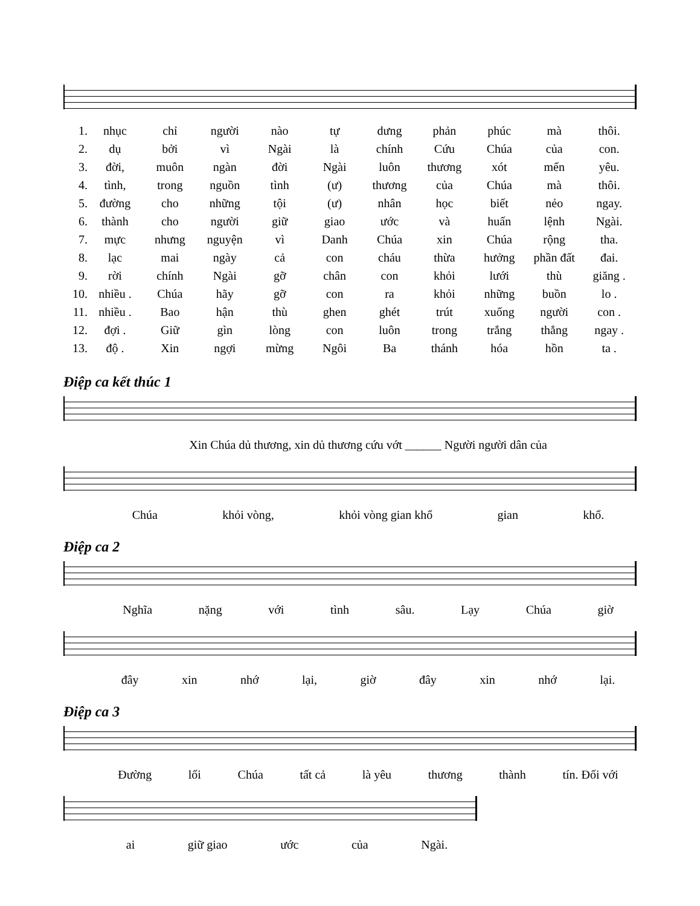1. nhục chỉ người nào tự dưng phản phúc mà thôi.
2. dụ bởi vì Ngài là chính Cứu Chúa của con.
3. đời, muôn ngàn đời Ngài luôn thương xót mến yêu.
4. tình, trong nguồn tình (ư) thương của Chúa mà thôi.
5. đường cho những tội (ư) nhân học biết nẻo ngay.
6. thành cho người giữ giao ước và huấn lệnh Ngài.
7. mực nhưng nguyện vì Danh Chúa xin Chúa rộng tha.
8. lạc mai ngày cả con cháu thừa hưởng phần đất đai.
9. rời chính Ngài gỡ chân con khỏi lưới thù giăng .
10. nhiều . Chúa hãy gỡ con ra khỏi những buồn lo .
11. nhiều . Bao hận thù ghen ghét trút xuống người con .
12. đợi . Giữ gìn lòng con luôn trong trắng thẳng ngay .
13. độ . Xin ngợi mừng Ngôi Ba thánh hóa hồn ta .
Điệp ca kết thúc 1
Xin Chúa dủ thương, xin dủ thương cứu vớt ______ Người người dân của
Chúa khỏi vòng, khỏi vòng gian khổ gian khổ.
Điệp ca 2
Nghĩa nặng với tình sâu. Lạy Chúa giờ
đây xin nhớ lại, giờ đây xin nhớ lại.
Điệp ca 3
Đường lối Chúa tất cả là yêu thương thành tín. Đối với
ai giữ giao ước của Ngài.